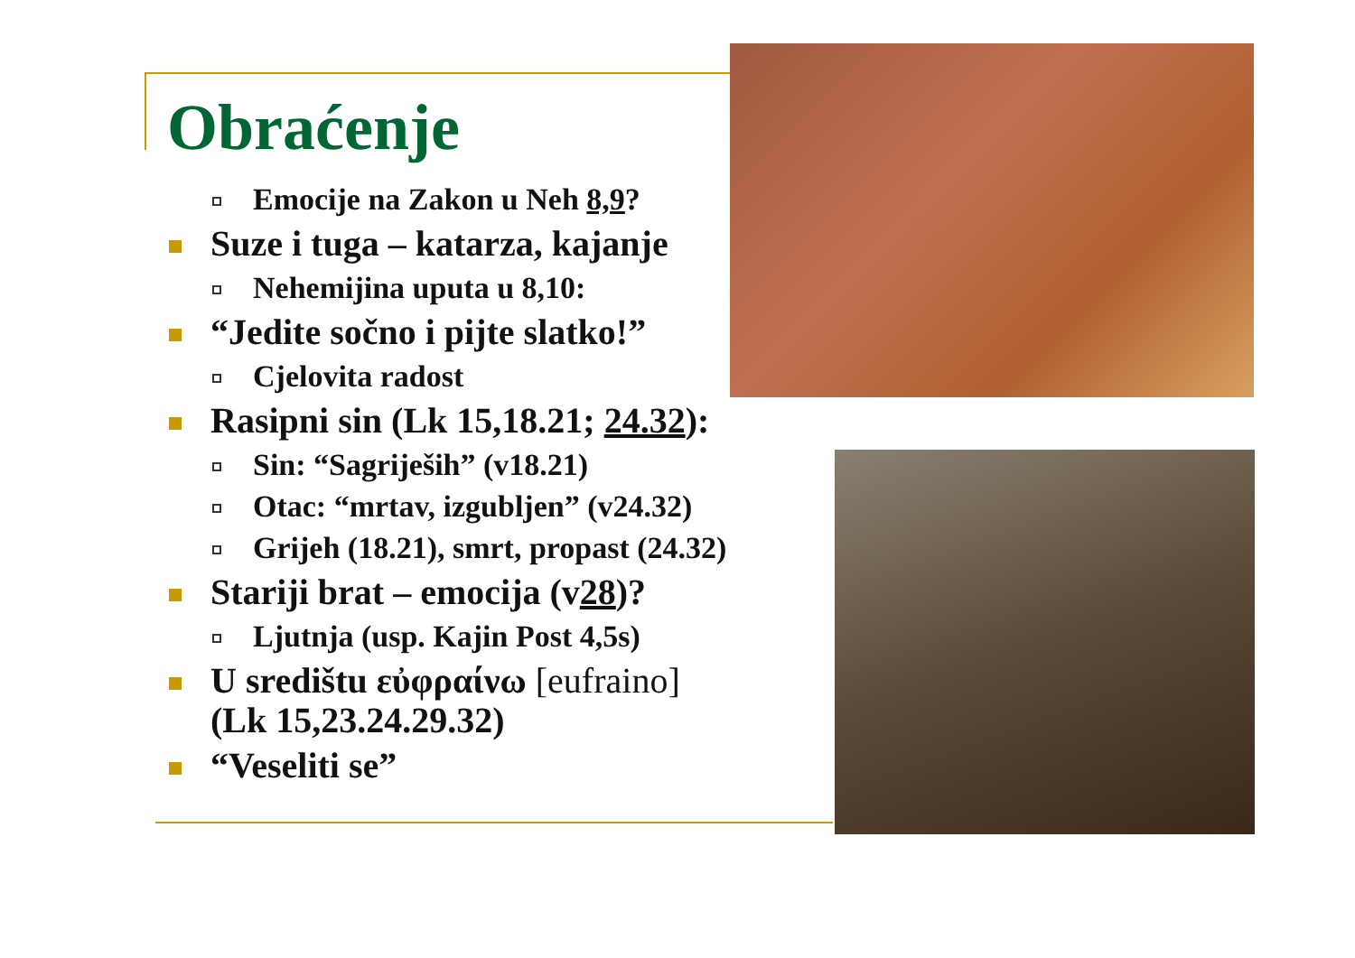Obraćenje
Emocije na Zakon u Neh 8,9?
Suze i tuga – katarza, kajanje
Nehemijina uputa u 8,10:
“Jedite sočno i pijte slatko!”
Cjelovita radost
Rasipni sin (Lk 15,18.21; 24.32):
Sin: “Sagriješih” (v18.21)
Otac: “mrtav, izgubljen” (v24.32)
Grijeh (18.21), smrt, propast (24.32)
Stariji brat – emocija (v28)?
Ljutnja (usp. Kajin Post 4,5s)
U središtu εὐφραίνω [eufraino]
(Lk 15,23.24.29.32)
“Veseliti se”